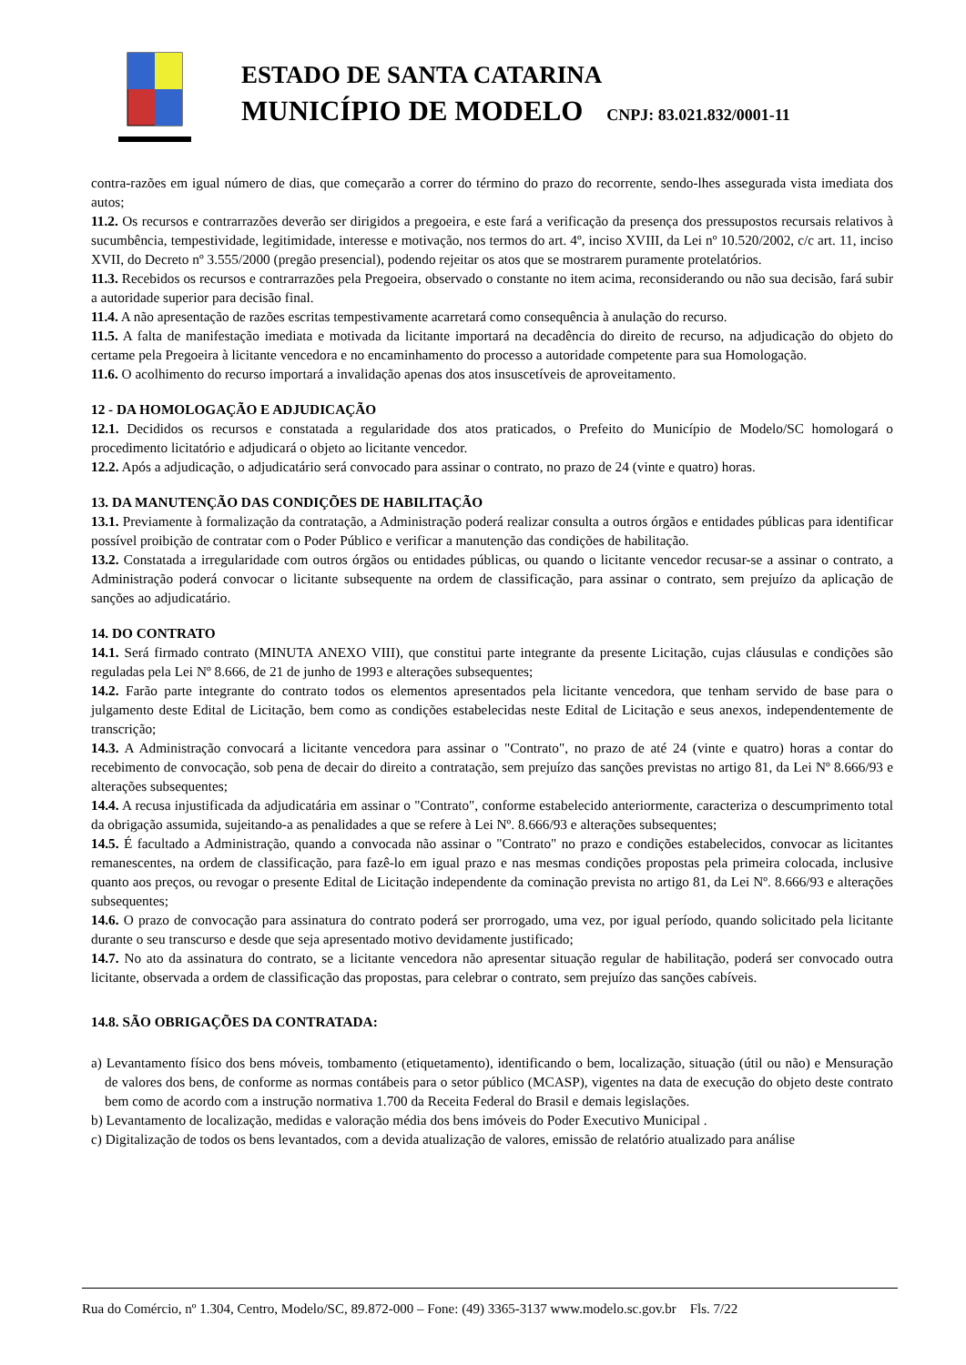ESTADO DE SANTA CATARINA
MUNICÍPIO DE MODELO CNPJ: 83.021.832/0001-11
contra-razões em igual número de dias, que começarão a correr do término do prazo do recorrente, sendo-lhes assegurada vista imediata dos autos;
11.2. Os recursos e contrarrazões deverão ser dirigidos a pregoeira, e este fará a verificação da presença dos pressupostos recursais relativos à sucumbência, tempestividade, legitimidade, interesse e motivação, nos termos do art. 4º, inciso XVIII, da Lei nº 10.520/2002, c/c art. 11, inciso XVII, do Decreto nº 3.555/2000 (pregão presencial), podendo rejeitar os atos que se mostrarem puramente protelatórios.
11.3. Recebidos os recursos e contrarrazões pela Pregoeira, observado o constante no item acima, reconsiderando ou não sua decisão, fará subir a autoridade superior para decisão final.
11.4. A não apresentação de razões escritas tempestivamente acarretará como consequência à anulação do recurso.
11.5. A falta de manifestação imediata e motivada da licitante importará na decadência do direito de recurso, na adjudicação do objeto do certame pela Pregoeira à licitante vencedora e no encaminhamento do processo a autoridade competente para sua Homologação.
11.6. O acolhimento do recurso importará a invalidação apenas dos atos insuscetíveis de aproveitamento.
12 - DA HOMOLOGAÇÃO E ADJUDICAÇÃO
12.1. Decididos os recursos e constatada a regularidade dos atos praticados, o Prefeito do Município de Modelo/SC homologará o procedimento licitatório e adjudicará o objeto ao licitante vencedor.
12.2. Após a adjudicação, o adjudicatário será convocado para assinar o contrato, no prazo de 24 (vinte e quatro) horas.
13. DA MANUTENÇÃO DAS CONDIÇÕES DE HABILITAÇÃO
13.1. Previamente à formalização da contratação, a Administração poderá realizar consulta a outros órgãos e entidades públicas para identificar possível proibição de contratar com o Poder Público e verificar a manutenção das condições de habilitação.
13.2. Constatada a irregularidade com outros órgãos ou entidades públicas, ou quando o licitante vencedor recusar-se a assinar o contrato, a Administração poderá convocar o licitante subsequente na ordem de classificação, para assinar o contrato, sem prejuízo da aplicação de sanções ao adjudicatário.
14. DO CONTRATO
14.1. Será firmado contrato (MINUTA ANEXO VIII), que constitui parte integrante da presente Licitação, cujas cláusulas e condições são reguladas pela Lei Nº 8.666, de 21 de junho de 1993 e alterações subsequentes;
14.2. Farão parte integrante do contrato todos os elementos apresentados pela licitante vencedora, que tenham servido de base para o julgamento deste Edital de Licitação, bem como as condições estabelecidas neste Edital de Licitação e seus anexos, independentemente de transcrição;
14.3. A Administração convocará a licitante vencedora para assinar o "Contrato", no prazo de até 24 (vinte e quatro) horas a contar do recebimento de convocação, sob pena de decair do direito a contratação, sem prejuízo das sanções previstas no artigo 81, da Lei Nº 8.666/93 e alterações subsequentes;
14.4. A recusa injustificada da adjudicatária em assinar o "Contrato", conforme estabelecido anteriormente, caracteriza o descumprimento total da obrigação assumida, sujeitando-a as penalidades a que se refere à Lei Nº. 8.666/93 e alterações subsequentes;
14.5. É facultado a Administração, quando a convocada não assinar o "Contrato" no prazo e condições estabelecidos, convocar as licitantes remanescentes, na ordem de classificação, para fazê-lo em igual prazo e nas mesmas condições propostas pela primeira colocada, inclusive quanto aos preços, ou revogar o presente Edital de Licitação independente da cominação prevista no artigo 81, da Lei Nº. 8.666/93 e alterações subsequentes;
14.6. O prazo de convocação para assinatura do contrato poderá ser prorrogado, uma vez, por igual período, quando solicitado pela licitante durante o seu transcurso e desde que seja apresentado motivo devidamente justificado;
14.7. No ato da assinatura do contrato, se a licitante vencedora não apresentar situação regular de habilitação, poderá ser convocado outra licitante, observada a ordem de classificação das propostas, para celebrar o contrato, sem prejuízo das sanções cabíveis.
14.8. SÃO OBRIGAÇÕES DA CONTRATADA:
a) Levantamento físico dos bens móveis, tombamento (etiquetamento), identificando o bem, localização, situação (útil ou não) e Mensuração de valores dos bens, de conforme as normas contábeis para o setor público (MCASP), vigentes na data de execução do objeto deste contrato bem como de acordo com a instrução normativa 1.700 da Receita Federal do Brasil e demais legislações.
b) Levantamento de localização, medidas e valoração média dos bens imóveis do Poder Executivo Municipal .
c) Digitalização de todos os bens levantados, com a devida atualização de valores, emissão de relatório atualizado para análise
Rua do Comércio, nº 1.304, Centro, Modelo/SC, 89.872-000 – Fone: (49) 3365-3137 www.modelo.sc.gov.br Fls. 7/22